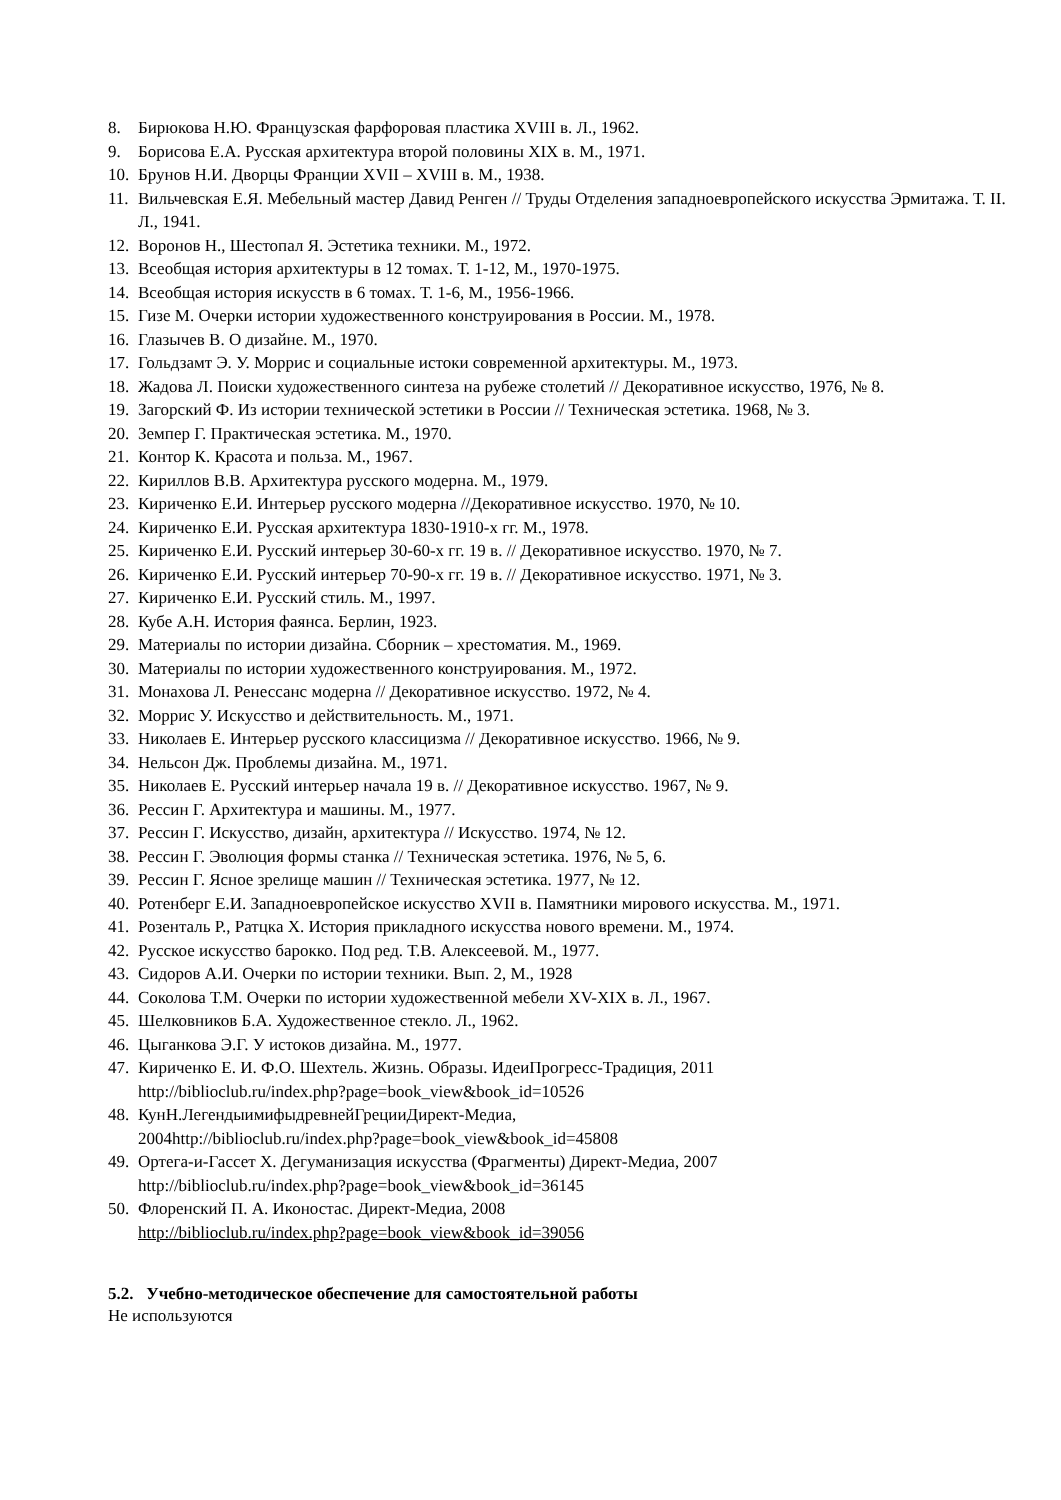8. Бирюкова Н.Ю. Французская фарфоровая пластика XVIII в. Л., 1962.
9. Борисова Е.А. Русская архитектура второй половины XIX в. М., 1971.
10. Брунов Н.И. Дворцы Франции XVII – XVIII в. М., 1938.
11. Вильчевская Е.Я. Мебельный мастер Давид Ренген // Труды Отделения западноевропейского искусства Эрмитажа. Т. II. Л., 1941.
12. Воронов Н., Шестопал Я. Эстетика техники. М., 1972.
13. Всеобщая история архитектуры в 12 томах. Т. 1-12, М., 1970-1975.
14. Всеобщая история искусств в 6 томах. Т. 1-6, М., 1956-1966.
15. Гизе М. Очерки истории художественного конструирования в России. М., 1978.
16. Глазычев В. О дизайне. М., 1970.
17. Гольдзамт Э. У. Моррис и социальные истоки современной архитектуры. М., 1973.
18. Жадова Л. Поиски художественного синтеза на рубеже столетий // Декоративное искусство, 1976, № 8.
19. Загорский Ф. Из истории технической эстетики в России // Техническая эстетика. 1968, № 3.
20. Земпер Г. Практическая эстетика. М., 1970.
21. Контор К. Красота и польза. М., 1967.
22. Кириллов В.В. Архитектура русского модерна. М., 1979.
23. Кириченко Е.И. Интерьер русского модерна //Декоративное искусство. 1970, № 10.
24. Кириченко Е.И. Русская архитектура 1830-1910-х гг. М., 1978.
25. Кириченко Е.И. Русский интерьер 30-60-х гг. 19 в. // Декоративное искусство. 1970, № 7.
26. Кириченко Е.И. Русский интерьер 70-90-х гг. 19 в. // Декоративное искусство. 1971, № 3.
27. Кириченко Е.И. Русский стиль. М., 1997.
28. Кубе А.Н. История фаянса. Берлин, 1923.
29. Материалы по истории дизайна. Сборник – хрестоматия. М., 1969.
30. Материалы по истории художественного конструирования. М., 1972.
31. Монахова Л. Ренессанс модерна // Декоративное искусство. 1972, № 4.
32. Моррис У. Искусство и действительность. М., 1971.
33. Николаев Е. Интерьер русского классицизма // Декоративное искусство. 1966, № 9.
34. Нельсон Дж. Проблемы дизайна. М., 1971.
35. Николаев Е. Русский интерьер начала 19 в. // Декоративное искусство. 1967, № 9.
36. Рессин Г. Архитектура и машины. М., 1977.
37. Рессин Г. Искусство, дизайн, архитектура // Искусство. 1974, № 12.
38. Рессин Г. Эволюция формы станка // Техническая эстетика. 1976, № 5, 6.
39. Рессин Г. Ясное зрелище машин // Техническая эстетика. 1977, № 12.
40. Ротенберг Е.И. Западноевропейское искусство XVII в. Памятники мирового искусства. М., 1971.
41. Розенталь Р., Ратцка Х. История прикладного искусства нового времени. М., 1974.
42. Русское искусство барокко. Под ред. Т.В. Алексеевой. М., 1977.
43. Сидоров А.И. Очерки по истории техники. Вып. 2, М., 1928
44. Соколова Т.М. Очерки по истории художественной мебели XV-XIX в. Л., 1967.
45. Шелковников Б.А. Художественное стекло. Л., 1962.
46. Цыганкова Э.Г. У истоков дизайна. М., 1977.
47. Кириченко Е. И. Ф.О. Шехтель. Жизнь. Образы. ИдеиПрогресс-Традиция, 2011
http://biblioclub.ru/index.php?page=book_view&book_id=10526
48. КунН.ЛегендыимифыдревнейГрецииДирект-Медиа,
2004http://biblioclub.ru/index.php?page=book_view&book_id=45808
49. Ортега-и-Гассет Х. Дегуманизация искусства (Фрагменты) Директ-Медиа, 2007
http://biblioclub.ru/index.php?page=book_view&book_id=36145
50. Флоренский П. А. Иконостас. Директ-Медиа, 2008
http://biblioclub.ru/index.php?page=book_view&book_id=39056
5.2. Учебно-методическое обеспечение для самостоятельной работы
Не используются